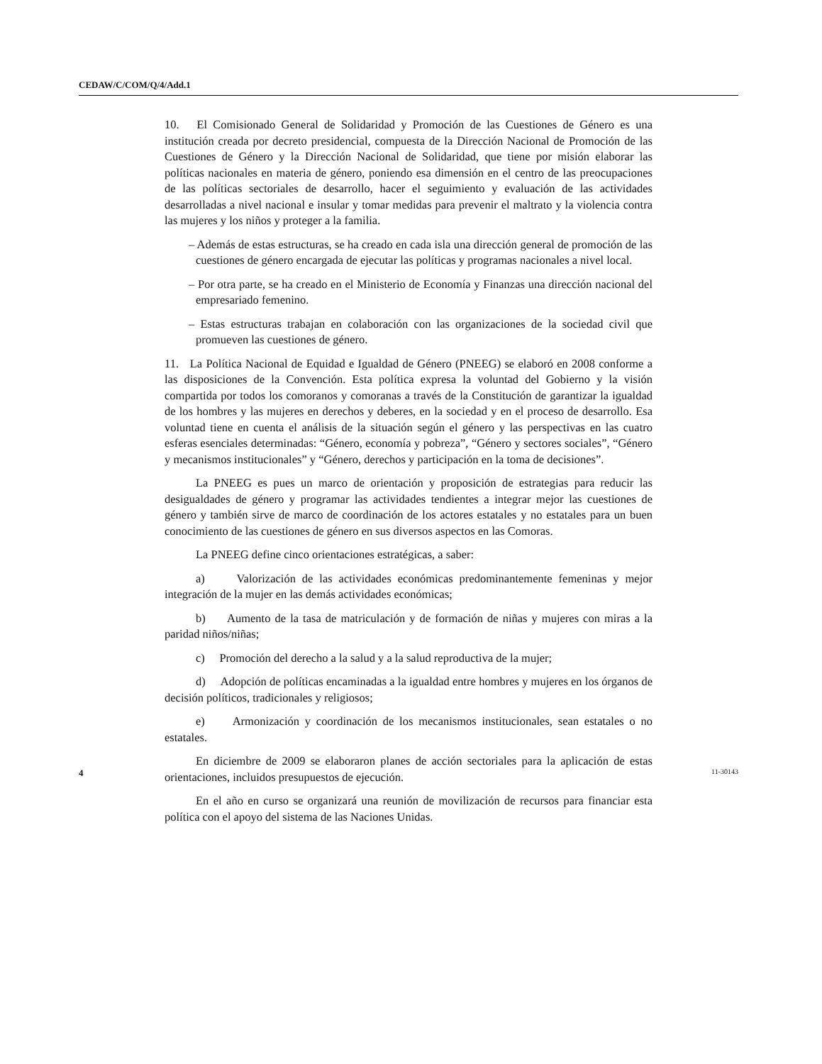CEDAW/C/COM/Q/4/Add.1
10. El Comisionado General de Solidaridad y Promoción de las Cuestiones de Género es una institución creada por decreto presidencial, compuesta de la Dirección Nacional de Promoción de las Cuestiones de Género y la Dirección Nacional de Solidaridad, que tiene por misión elaborar las políticas nacionales en materia de género, poniendo esa dimensión en el centro de las preocupaciones de las políticas sectoriales de desarrollo, hacer el seguimiento y evaluación de las actividades desarrolladas a nivel nacional e insular y tomar medidas para prevenir el maltrato y la violencia contra las mujeres y los niños y proteger a la familia.
– Además de estas estructuras, se ha creado en cada isla una dirección general de promoción de las cuestiones de género encargada de ejecutar las políticas y programas nacionales a nivel local.
– Por otra parte, se ha creado en el Ministerio de Economía y Finanzas una dirección nacional del empresariado femenino.
– Estas estructuras trabajan en colaboración con las organizaciones de la sociedad civil que promueven las cuestiones de género.
11. La Política Nacional de Equidad e Igualdad de Género (PNEEG) se elaboró en 2008 conforme a las disposiciones de la Convención. Esta política expresa la voluntad del Gobierno y la visión compartida por todos los comoranos y comoranas a través de la Constitución de garantizar la igualdad de los hombres y las mujeres en derechos y deberes, en la sociedad y en el proceso de desarrollo. Esa voluntad tiene en cuenta el análisis de la situación según el género y las perspectivas en las cuatro esferas esenciales determinadas: “Género, economía y pobreza”, “Género y sectores sociales”, “Género y mecanismos institucionales” y “Género, derechos y participación en la toma de decisiones”.
La PNEEG es pues un marco de orientación y proposición de estrategias para reducir las desigualdades de género y programar las actividades tendientes a integrar mejor las cuestiones de género y también sirve de marco de coordinación de los actores estatales y no estatales para un buen conocimiento de las cuestiones de género en sus diversos aspectos en las Comoras.
La PNEEG define cinco orientaciones estratégicas, a saber:
a) Valorización de las actividades económicas predominantemente femeninas y mejor integración de la mujer en las demás actividades económicas;
b) Aumento de la tasa de matriculación y de formación de niñas y mujeres con miras a la paridad niños/niñas;
c) Promoción del derecho a la salud y a la salud reproductiva de la mujer;
d) Adopción de políticas encaminadas a la igualdad entre hombres y mujeres en los órganos de decisión políticos, tradicionales y religiosos;
e) Armonización y coordinación de los mecanismos institucionales, sean estatales o no estatales.
En diciembre de 2009 se elaboraron planes de acción sectoriales para la aplicación de estas orientaciones, incluidos presupuestos de ejecución.
En el año en curso se organizará una reunión de movilización de recursos para financiar esta política con el apoyo del sistema de las Naciones Unidas.
4 11-30143